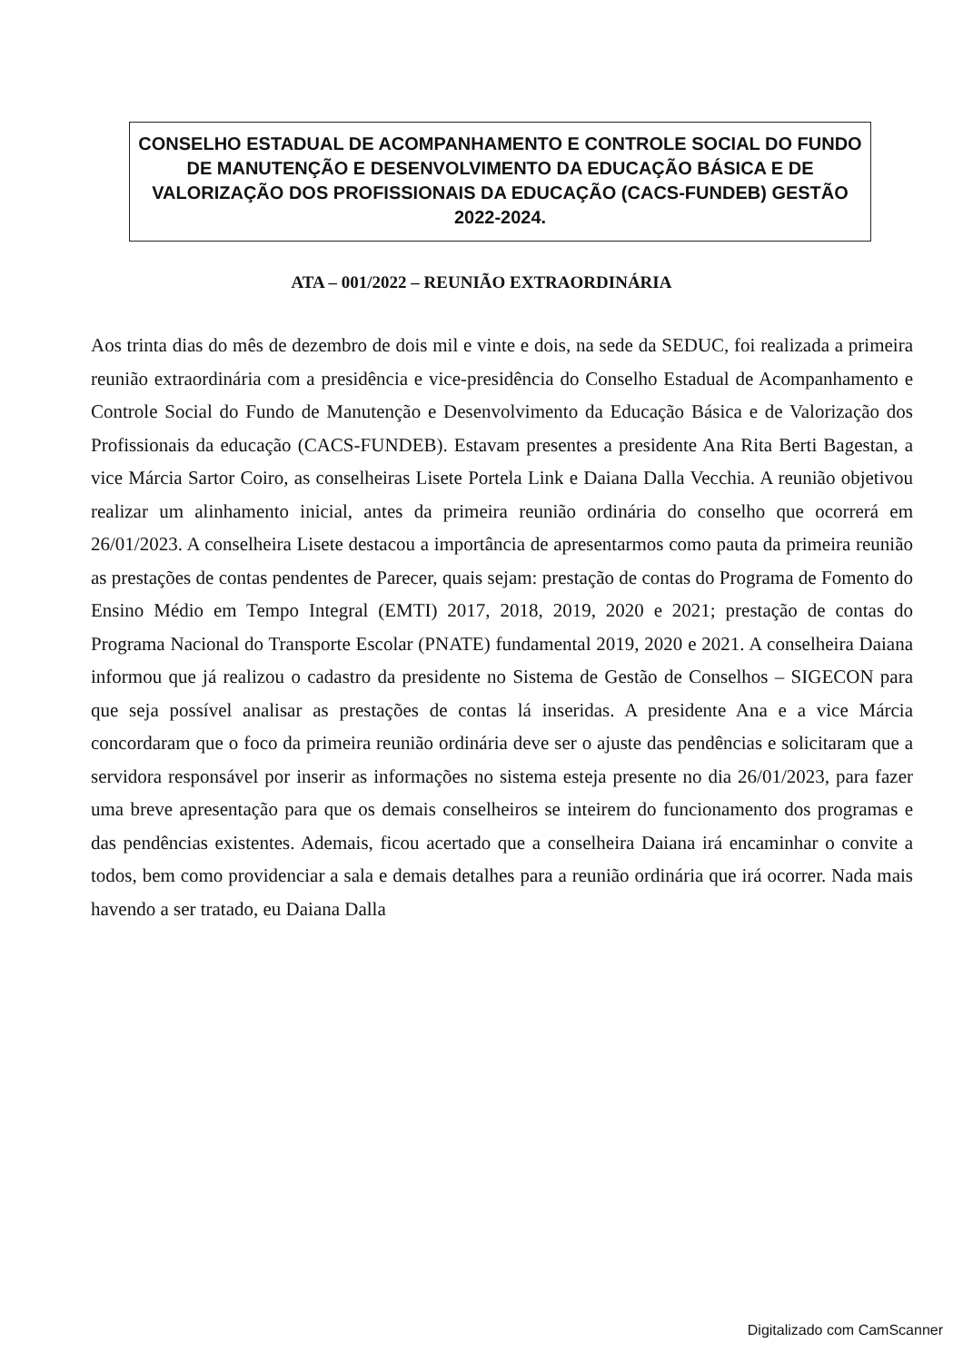CONSELHO ESTADUAL DE ACOMPANHAMENTO E CONTROLE SOCIAL DO FUNDO DE MANUTENÇÃO E DESENVOLVIMENTO DA EDUCAÇÃO BÁSICA E DE VALORIZAÇÃO DOS PROFISSIONAIS DA EDUCAÇÃO (CACS-FUNDEB) GESTÃO 2022-2024.
ATA – 001/2022 – REUNIÃO EXTRAORDINÁRIA
Aos trinta dias do mês de dezembro de dois mil e vinte e dois, na sede da SEDUC, foi realizada a primeira reunião extraordinária com a presidência e vice-presidência do Conselho Estadual de Acompanhamento e Controle Social do Fundo de Manutenção e Desenvolvimento da Educação Básica e de Valorização dos Profissionais da educação (CACS-FUNDEB). Estavam presentes a presidente Ana Rita Berti Bagestan, a vice Márcia Sartor Coiro, as conselheiras Lisete Portela Link e Daiana Dalla Vecchia. A reunião objetivou realizar um alinhamento inicial, antes da primeira reunião ordinária do conselho que ocorrerá em 26/01/2023. A conselheira Lisete destacou a importância de apresentarmos como pauta da primeira reunião as prestações de contas pendentes de Parecer, quais sejam: prestação de contas do Programa de Fomento do Ensino Médio em Tempo Integral (EMTI) 2017, 2018, 2019, 2020 e 2021; prestação de contas do Programa Nacional do Transporte Escolar (PNATE) fundamental 2019, 2020 e 2021. A conselheira Daiana informou que já realizou o cadastro da presidente no Sistema de Gestão de Conselhos – SIGECON para que seja possível analisar as prestações de contas lá inseridas. A presidente Ana e a vice Márcia concordaram que o foco da primeira reunião ordinária deve ser o ajuste das pendências e solicitaram que a servidora responsável por inserir as informações no sistema esteja presente no dia 26/01/2023, para fazer uma breve apresentação para que os demais conselheiros se inteirem do funcionamento dos programas e das pendências existentes. Ademais, ficou acertado que a conselheira Daiana irá encaminhar o convite a todos, bem como providenciar a sala e demais detalhes para a reunião ordinária que irá ocorrer. Nada mais havendo a ser tratado, eu Daiana Dalla
Digitalizado com CamScanner